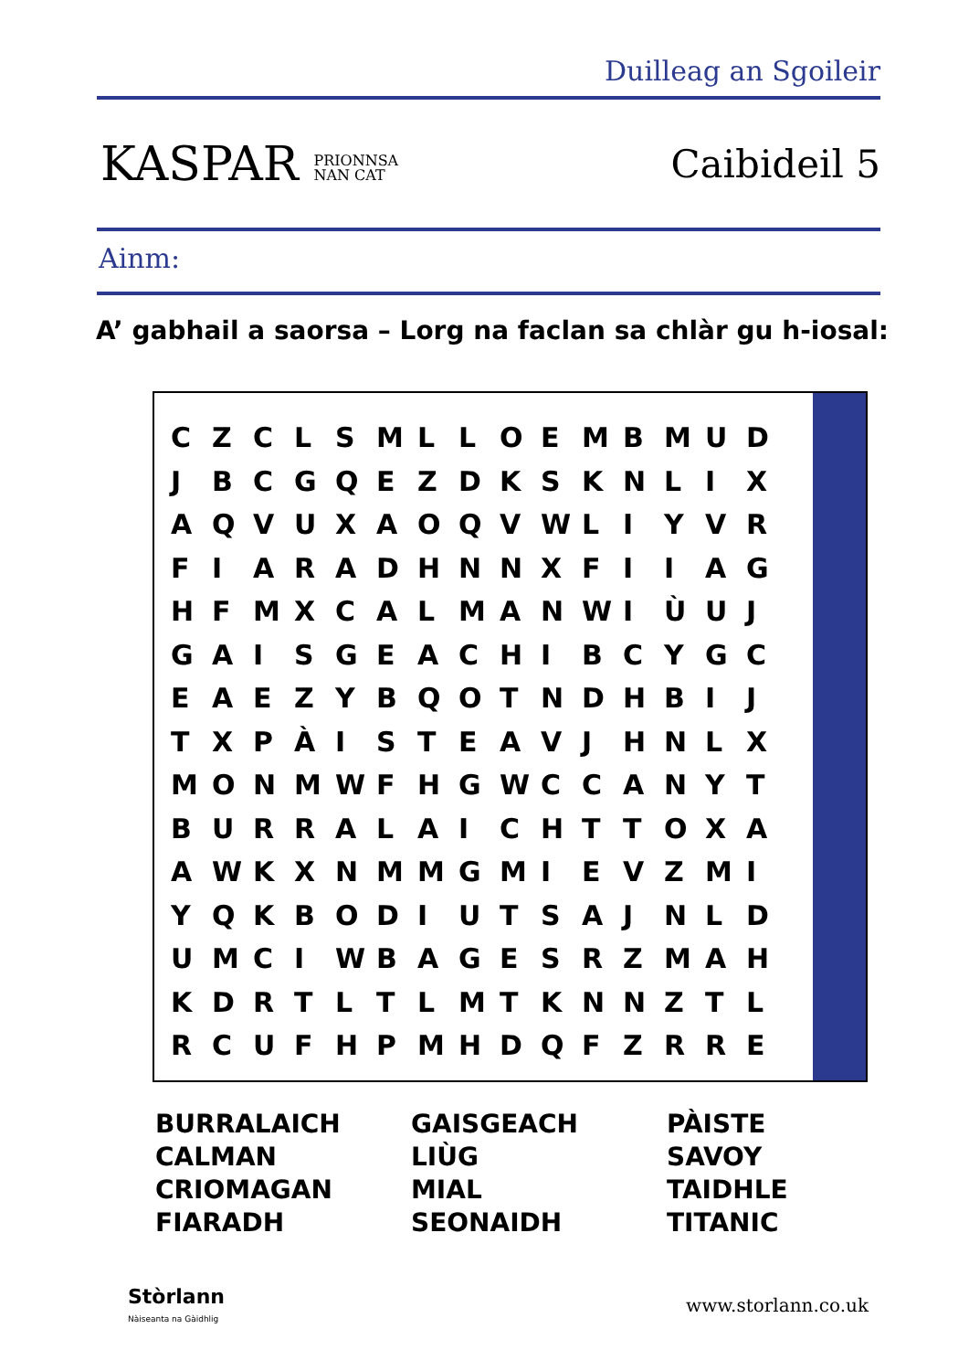Duilleag an Sgoileir
KASPAR PRIONNSA
NAN CAT
Caibideil 5
Ainm:
A’ gabhail a saorsa – Lorg na faclan sa chlàr gu h-iosal:
| C | Z | C | L | S | M | L | L | O | E | M | B | M | U | D |
| J | B | C | G | Q | E | Z | D | K | S | K | N | L | I | X |
| A | Q | V | U | X | A | O | Q | V | W | L | I | Y | V | R |
| F | I | A | R | A | D | H | N | N | X | F | I | I | A | G |
| H | F | M | X | C | A | L | M | A | N | W | I | Ù | U | J |
| G | A | I | S | G | E | A | C | H | I | B | C | Y | G | C |
| E | A | E | Z | Y | B | Q | O | T | N | D | H | B | I | J |
| T | X | P | À | I | S | T | E | A | V | J | H | N | L | X |
| M | O | N | M | W | F | H | G | W | C | C | A | N | Y | T |
| B | U | R | R | A | L | A | I | C | H | T | T | O | X | A |
| A | W | K | X | N | M | M | G | M | I | E | V | Z | M | I |
| Y | Q | K | B | O | D | I | U | T | S | A | J | N | L | D |
| U | M | C | I | W | B | A | G | E | S | R | Z | M | A | H |
| K | D | R | T | L | T | L | M | T | K | N | N | Z | T | L |
| R | C | U | F | H | P | M | H | D | Q | F | Z | R | R | E |
| BURRALAICH | GAISGEACH | PÀISTE |
| CALMAN | LIÙG | SAVOY |
| CRIOMAGAN | MIAL | TAIDHLE |
| FIARADH | SEONAIDH | TITANIC |
Stòrlann
Nàiseanta na Gàidhlig
www.storlann.co.uk